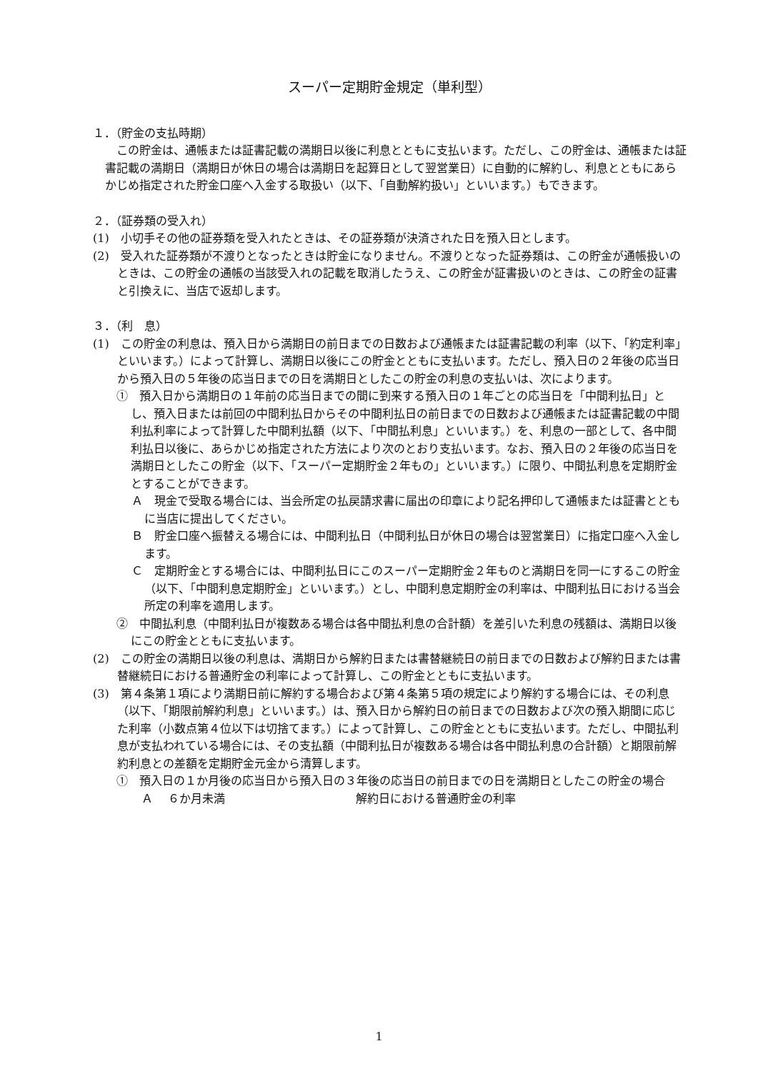スーパー定期貯金規定（単利型）
１．（貯金の支払時期）
この貯金は、通帳または証書記載の満期日以後に利息とともに支払います。ただし、この貯金は、通帳または証書記載の満期日（満期日が休日の場合は満期日を起算日として翌営業日）に自動的に解約し、利息とともにあらかじめ指定された貯金口座へ入金する取扱い（以下、「自動解約扱い」といいます。）もできます。
２．（証券類の受入れ）
(1)　小切手その他の証券類を受入れたときは、その証券類が決済された日を預入日とします。
(2)　受入れた証券類が不渡りとなったときは貯金になりません。不渡りとなった証券類は、この貯金が通帳扱いのときは、この貯金の通帳の当該受入れの記載を取消したうえ、この貯金が証書扱いのときは、この貯金の証書と引換えに、当店で返却します。
３．（利　息）
(1)　この貯金の利息は、預入日から満期日の前日までの日数および通帳または証書記載の利率（以下、「約定利率」といいます。）によって計算し、満期日以後にこの貯金とともに支払います。ただし、預入日の２年後の応当日から預入日の５年後の応当日までの日を満期日としたこの貯金の利息の支払いは、次によります。
①　預入日から満期日の１年前の応当日までの間に到来する預入日の１年ごとの応当日を「中間利払日」とし、預入日または前回の中間利払日からその中間利払日の前日までの日数および通帳または証書記載の中間利払利率によって計算した中間利払額（以下、「中間払利息」といいます。）を、利息の一部として、各中間利払日以後に、あらかじめ指定された方法により次のとおり支払います。なお、預入日の２年後の応当日を満期日としたこの貯金（以下、「スーパー定期貯金２年もの」といいます。）に限り、中間払利息を定期貯金とすることができます。
Ａ　現金で受取る場合には、当会所定の払戻請求書に届出の印章により記名押印して通帳または証書とともに当店に提出してください。
Ｂ　貯金口座へ振替える場合には、中間利払日（中間利払日が休日の場合は翌営業日）に指定口座へ入金します。
Ｃ　定期貯金とする場合には、中間利払日にこのスーパー定期貯金２年ものと満期日を同一にするこの貯金（以下、「中間利息定期貯金」といいます。）とし、中間利息定期貯金の利率は、中間利払日における当会所定の利率を適用します。
②　中間払利息（中間利払日が複数ある場合は各中間払利息の合計額）を差引いた利息の残額は、満期日以後にこの貯金とともに支払います。
(2)　この貯金の満期日以後の利息は、満期日から解約日または書替継続日の前日までの日数および解約日または書替継続日における普通貯金の利率によって計算し、この貯金とともに支払います。
(3)　第４条第１項により満期日前に解約する場合および第４条第５項の規定により解約する場合には、その利息（以下、「期限前解約利息」といいます。）は、預入日から解約日の前日までの日数および次の預入期間に応じた利率（小数点第４位以下は切捨てます。）によって計算し、この貯金とともに支払います。ただし、中間払利息が支払われている場合には、その支払額（中間利払日が複数ある場合は各中間払利息の合計額）と期限前解約利息との差額を定期貯金元金から清算します。
①　預入日の１か月後の応当日から預入日の３年後の応当日の前日までの日を満期日としたこの貯金の場合
Ａ　 ６か月未満 解約日における普通貯金の利率
1